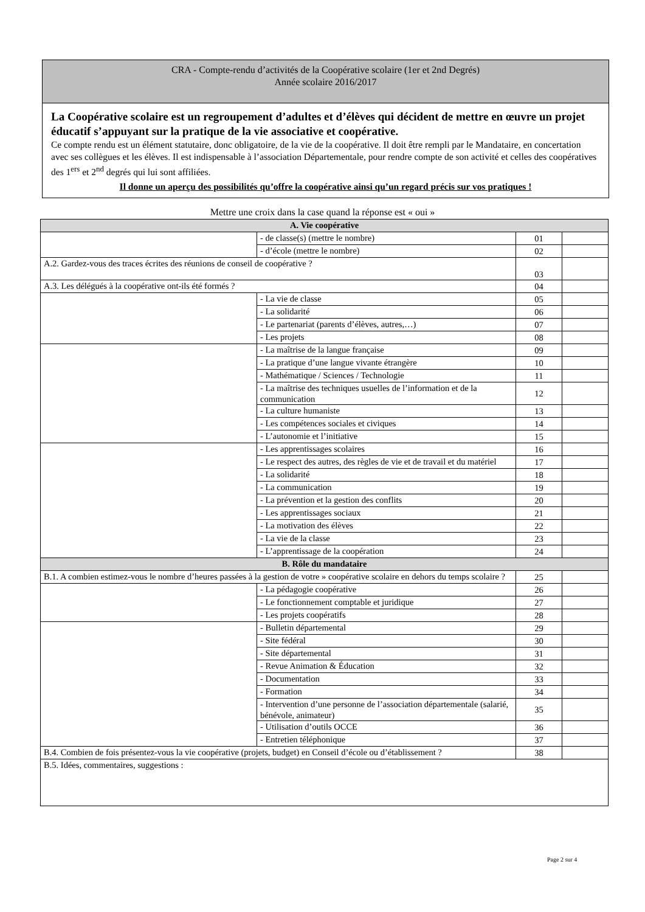CRA - Compte-rendu d’activités de la Coopérative scolaire (1er et 2nd Degrés)
Année scolaire 2016/2017
La Coopérative scolaire est un regroupement d’adultes et d’élèves qui décident de mettre en œuvre un projet éducatif s’appuyant sur la pratique de la vie associative et coopérative.
Ce compte rendu est un élément statutaire, donc obligatoire, de la vie de la coopérative. Il doit être rempli par le Mandataire, en concertation avec ses collègues et les élèves. Il est indispensable à l’association Départementale, pour rendre compte de son activité et celles des coopératives des 1<sup>ers</sup> et 2<sup>nd</sup> degrés qui lui sont affiliées.
Il donne un aperçu des possibilités qu’offre la coopérative ainsi qu’un regard précis sur vos pratiques !
Mettre une croix dans la case quand la réponse est « oui »
| A. Vie coopérative | | | |
| --- | --- | --- | --- |
| | - de classe(s) (mettre le nombre) | 01 | |
| | - d’école (mettre le nombre) | 02 | |
| A.2. Gardez-vous des traces écrites des réunions de conseil de coopérative ? | | 03 | |
| A.3. Les délégués à la coopérative ont-ils été formés ? | | 04 | |
| | - La vie de classe | 05 | |
| | - La solidarité | 06 | |
| | - Le partenariat (parents d’élèves, autres,…) | 07 | |
| | - Les projets | 08 | |
| | - La maîtrise de la langue française | 09 | |
| | - La pratique d’une langue vivante étrangère | 10 | |
| | - Mathématique / Sciences / Technologie | 11 | |
| | - La maîtrise des techniques usuelles de l’information et de la communication | 12 | |
| | - La culture humaniste | 13 | |
| | - Les compétences sociales et civiques | 14 | |
| | - L’autonomie et l’initiative | 15 | |
| | - Les apprentissages scolaires | 16 | |
| | - Le respect des autres, des règles de vie et de travail et du matériel | 17 | |
| | - La solidarité | 18 | |
| | - La communication | 19 | |
| | - La prévention et la gestion des conflits | 20 | |
| | - Les apprentissages sociaux | 21 | |
| | - La motivation des élèves | 22 | |
| | - La vie de la classe | 23 | |
| | - L’apprentissage de la coopération | 24 | |
| B. Rôle du mandataire | | | |
| B.1. A combien estimez-vous le nombre d’heures passées à la gestion de votre » coopérative scolaire en dehors du temps scolaire ? | | 25 | |
| | - La pédagogie coopérative | 26 | |
| | - Le fonctionnement comptable et juridique | 27 | |
| | - Les projets coopératifs | 28 | |
| | - Bulletin départemental | 29 | |
| | - Site fédéral | 30 | |
| | - Site départemental | 31 | |
| | - Revue Animation & Éducation | 32 | |
| | - Documentation | 33 | |
| | - Formation | 34 | |
| | - Intervention d’une personne de l’association départementale (salarié, bénévole, animateur) | 35 | |
| | - Utilisation d’outils OCCE | 36 | |
| | - Entretien téléphonique | 37 | |
| B.4. Combien de fois présentez-vous la vie coopérative (projets, budget) en Conseil d’école ou d’établissement ? | | 38 | |
| B.5. Idées, commentaires, suggestions : | | | |
Page 2 sur 4